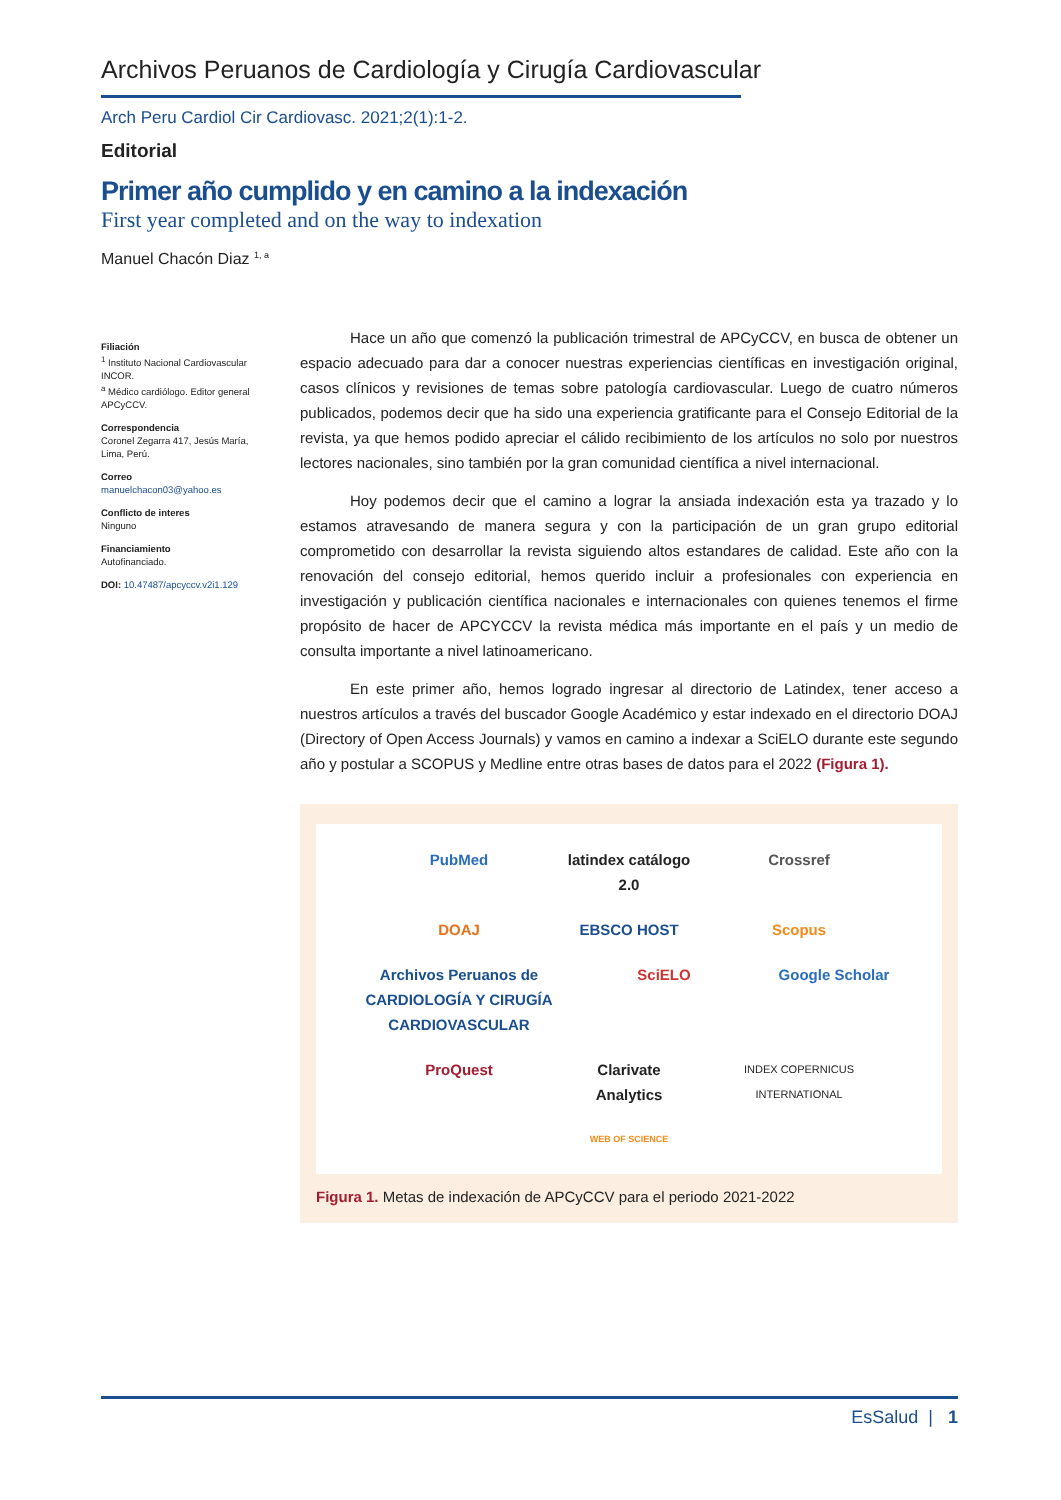Archivos Peruanos de Cardiología y Cirugía Cardiovascular
Arch Peru Cardiol Cir Cardiovasc. 2021;2(1):1-2.
Editorial
Primer año cumplido y en camino a la indexación
First year completed and on the way to indexation
Manuel Chacón Diaz <sup>1, a</sup>
Filiación
<sup>1</sup> Instituto Nacional Cardiovascular INCOR.
<sup>a</sup> Médico cardiólogo. Editor general APCyCCV.
Correspondencia
Coronel Zegarra 417, Jesús María, Lima, Perú.
Correo
manuelchacon03@yahoo.es
Conflicto de interes
Ninguno
Financiamiento
Autofinanciado.
DOI: 10.47487/apcyccv.v2i1.129
Hace un año que comenzó la publicación trimestral de APCyCCV, en busca de obtener un espacio adecuado para dar a conocer nuestras experiencias científicas en investigación original, casos clínicos y revisiones de temas sobre patología cardiovascular. Luego de cuatro números publicados, podemos decir que ha sido una experiencia gratificante para el Consejo Editorial de la revista, ya que hemos podido apreciar el cálido recibimiento de los artículos no solo por nuestros lectores nacionales, sino también por la gran comunidad científica a nivel internacional.
Hoy podemos decir que el camino a lograr la ansiada indexación esta ya trazado y lo estamos atravesando de manera segura y con la participación de un gran grupo editorial comprometido con desarrollar la revista siguiendo altos estandares de calidad. Este año con la renovación del consejo editorial, hemos querido incluir a profesionales con experiencia en investigación y publicación científica nacionales e internacionales con quienes tenemos el firme propósito de hacer de APCYCCV la revista médica más importante en el país y un medio de consulta importante a nivel latinoamericano.
En este primer año, hemos logrado ingresar al directorio de Latindex, tener acceso a nuestros artículos a través del buscador Google Académico y estar indexado en el directorio DOAJ (Directory of Open Access Journals) y vamos en camino a indexar a SciELO durante este segundo año y postular a SCOPUS y Medline entre otras bases de datos para el 2022 (Figura 1).
PubMed latindex catálogo 2.0 Crossref DOAJ EBSCO HOST Scopus Archivos Peruanos de CARDIOLOGÍA Y CIRUGÍA CARDIOVASCULAR SciELO Google Scholar ProQuest Clarivate Analytics INDEX COPERNICUS INTERNATIONAL WEB OF SCIENCE
Figura 1. Metas de indexación de APCyCCV para el periodo 2021-2022
EsSalud | 1